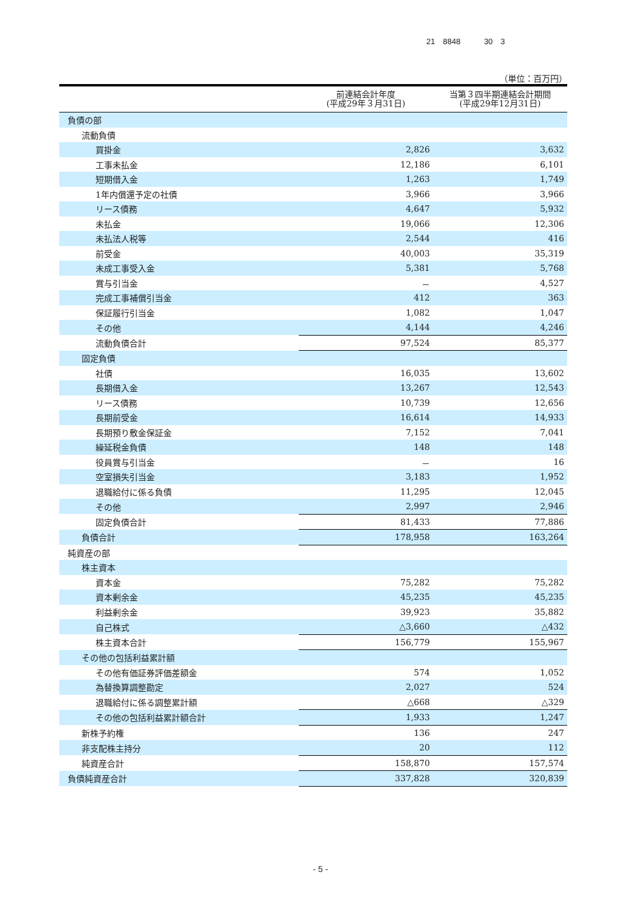21　8848　　　30　3
（単位：百万円）
| | 前連結会計年度 (平成29年３月31日) | 当第３四半期連結会計期間 (平成29年12月31日) |
| --- | --- | --- |
| 負債の部 | | |
| 流動負債 | | |
| 買掛金 | 2,826 | 3,632 |
| 工事未払金 | 12,186 | 6,101 |
| 短期借入金 | 1,263 | 1,749 |
| 1年内償還予定の社債 | 3,966 | 3,966 |
| リース債務 | 4,647 | 5,932 |
| 未払金 | 19,066 | 12,306 |
| 未払法人税等 | 2,544 | 416 |
| 前受金 | 40,003 | 35,319 |
| 未成工事受入金 | 5,381 | 5,768 |
| 賞与引当金 | － | 4,527 |
| 完成工事補償引当金 | 412 | 363 |
| 保証履行引当金 | 1,082 | 1,047 |
| その他 | 4,144 | 4,246 |
| 流動負債合計 | 97,524 | 85,377 |
| 固定負債 | | |
| 社債 | 16,035 | 13,602 |
| 長期借入金 | 13,267 | 12,543 |
| リース債務 | 10,739 | 12,656 |
| 長期前受金 | 16,614 | 14,933 |
| 長期預り敷金保証金 | 7,152 | 7,041 |
| 繰延税金負債 | 148 | 148 |
| 役員賞与引当金 | － | 16 |
| 空室損失引当金 | 3,183 | 1,952 |
| 退職給付に係る負債 | 11,295 | 12,045 |
| その他 | 2,997 | 2,946 |
| 固定負債合計 | 81,433 | 77,886 |
| 負債合計 | 178,958 | 163,264 |
| 純資産の部 | | |
| 株主資本 | | |
| 資本金 | 75,282 | 75,282 |
| 資本剰余金 | 45,235 | 45,235 |
| 利益剰余金 | 39,923 | 35,882 |
| 自己株式 | △3,660 | △432 |
| 株主資本合計 | 156,779 | 155,967 |
| その他の包括利益累計額 | | |
| その他有価証券評価差額金 | 574 | 1,052 |
| 為替換算調整勘定 | 2,027 | 524 |
| 退職給付に係る調整累計額 | △668 | △329 |
| その他の包括利益累計額合計 | 1,933 | 1,247 |
| 新株予約権 | 136 | 247 |
| 非支配株主持分 | 20 | 112 |
| 純資産合計 | 158,870 | 157,574 |
| 負債純資産合計 | 337,828 | 320,839 |
- 5 -